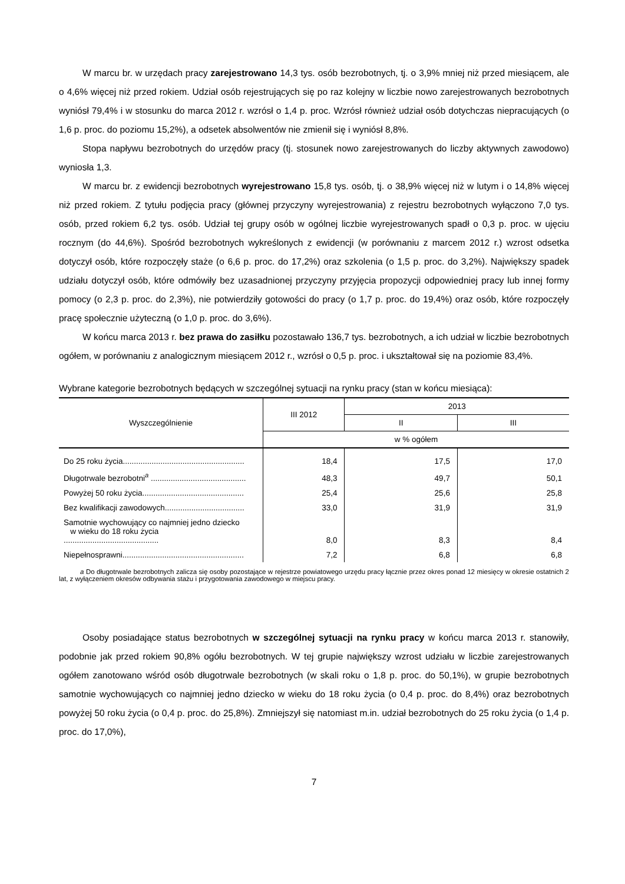W marcu br. w urzędach pracy zarejestrowano 14,3 tys. osób bezrobotnych, tj. o 3,9% mniej niż przed miesiącem, ale o 4,6% więcej niż przed rokiem. Udział osób rejestrujących się po raz kolejny w liczbie nowo zarejestrowanych bezrobotnych wyniósł 79,4% i w stosunku do marca 2012 r. wzrósł o 1,4 p. proc. Wzrósł również udział osób dotychczas niepracujących (o 1,6 p. proc. do poziomu 15,2%), a odsetek absolwentów nie zmienił się i wyniósł 8,8%.
Stopa napływu bezrobotnych do urzędów pracy (tj. stosunek nowo zarejestrowanych do liczby aktywnych zawodowo) wyniosła 1,3.
W marcu br. z ewidencji bezrobotnych wyrejestrowano 15,8 tys. osób, tj. o 38,9% więcej niż w lutym i o 14,8% więcej niż przed rokiem. Z tytułu podjęcia pracy (głównej przyczyny wyrejestrowania) z rejestru bezrobotnych wyłączono 7,0 tys. osób, przed rokiem 6,2 tys. osób. Udział tej grupy osób w ogólnej liczbie wyrejestrowanych spadł o 0,3 p. proc. w ujęciu rocznym (do 44,6%). Spośród bezrobotnych wykreślonych z ewidencji (w porównaniu z marcem 2012 r.) wzrost odsetka dotyczył osób, które rozpoczęły staże (o 6,6 p. proc. do 17,2%) oraz szkolenia (o 1,5 p. proc. do 3,2%). Największy spadek udziału dotyczył osób, które odmówiły bez uzasadnionej przyczyny przyjęcia propozycji odpowiedniej pracy lub innej formy pomocy (o 2,3 p. proc. do 2,3%), nie potwierdziły gotowości do pracy (o 1,7 p. proc. do 19,4%) oraz osób, które rozpoczęły pracę społecznie użyteczną (o 1,0 p. proc. do 3,6%).
W końcu marca 2013 r. bez prawa do zasiłku pozostawało 136,7 tys. bezrobotnych, a ich udział w liczbie bezrobotnych ogółem, w porównaniu z analogicznym miesiącem 2012 r., wzrósł o 0,5 p. proc. i ukształtował się na poziomie 83,4%.
Wybrane kategorie bezrobotnych będących w szczególnej sytuacji na rynku pracy (stan w końcu miesiąca):
| Wyszczególnienie | III 2012 | 2013 | |
| --- | --- | --- | --- |
| | | II | III |
| | w % ogółem | | |
| Do 25 roku życia....................................................... | 18,4 | 17,5 | 17,0 |
| Długotrwale bezrobotni<sup>a</sup> ........................................... | 48,3 | 49,7 | 50,1 |
| Powyżej 50 roku życia.............................................. | 25,4 | 25,6 | 25,8 |
| Bez kwalifikacji zawodowych.................................... | 33,0 | 31,9 | 31,9 |
| Samotnie wychowujący co najmniej jedno dziecko w wieku do 18 roku życia ........................................... | 8,0 | 8,3 | 8,4 |
| Niepełnosprawni....................................................... | 7,2 | 6,8 | 6,8 |
a Do długotrwale bezrobotnych zalicza się osoby pozostające w rejestrze powiatowego urzędu pracy łącznie przez okres ponad 12 miesięcy w okresie ostatnich 2 lat, z wyłączeniem okresów odbywania stażu i przygotowania zawodowego w miejscu pracy.
Osoby posiadające status bezrobotnych w szczególnej sytuacji na rynku pracy w końcu marca 2013 r. stanowiły, podobnie jak przed rokiem 90,8% ogółu bezrobotnych. W tej grupie największy wzrost udziału w liczbie zarejestrowanych ogółem zanotowano wśród osób długotrwale bezrobotnych (w skali roku o 1,8 p. proc. do 50,1%), w grupie bezrobotnych samotnie wychowujących co najmniej jedno dziecko w wieku do 18 roku życia (o 0,4 p. proc. do 8,4%) oraz bezrobotnych powyżej 50 roku życia (o 0,4 p. proc. do 25,8%). Zmniejszył się natomiast m.in. udział bezrobotnych do 25 roku życia (o 1,4 p. proc. do 17,0%),
7